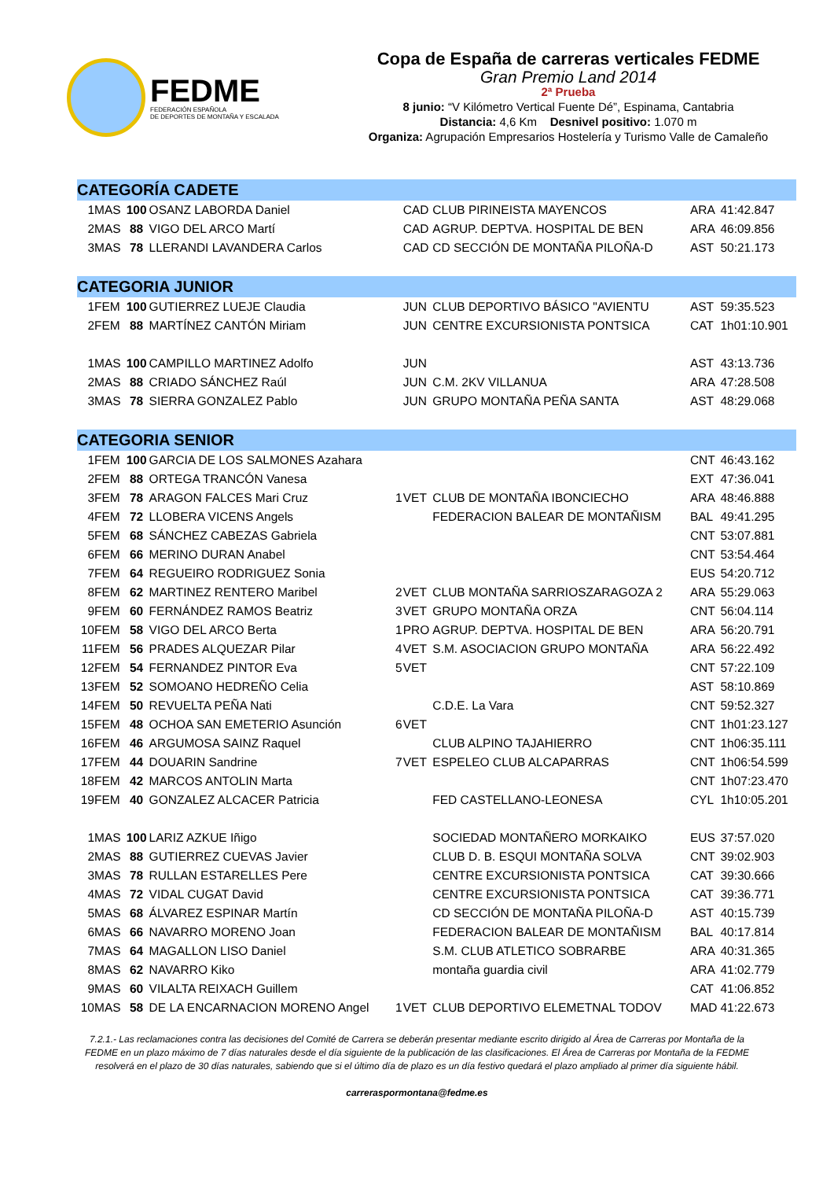FEDME
FEDERACIÓN ESPAÑOLA
DE DEPORTES DE MONTAÑA Y ESCALADA
Copa de España de carreras verticales FEDME
Gran Premio Land 2014
2ª Prueba
8 junio: “V Kilómetro Vertical Fuente Dé”, Espinama, Cantabria
Distancia: 4,6 Km Desnivel positivo: 1.070 m
Organiza: Agrupación Empresarios Hostelería y Turismo Valle de Camaleño
| CATEGORÍA CADETE | | | | | | | | |
| 1 | MAS | 100 | OSANZ LABORDA Daniel | | CAD | CLUB PIRINEISTA MAYENCOS | ARA | 41:42.847 |
| 2 | MAS | 88 | VIGO DEL ARCO Martí | | CAD | AGRUP. DEPTVA. HOSPITAL DE BEN | ARA | 46:09.856 |
| 3 | MAS | 78 | LLERANDI LAVANDERA Carlos | | CAD | CD SECCIÓN DE MONTAÑA PILOÑA-D | AST | 50:21.173 |
| CATEGORIA JUNIOR | | | | | | | | |
| 1 | FEM | 100 | GUTIERREZ LUEJE Claudia | | JUN | CLUB DEPORTIVO BÁSICO "AVIENTU | AST | 59:35.523 |
| 2 | FEM | 88 | MARTÍNEZ CANTÓN Miriam | | JUN | CENTRE EXCURSIONISTA PONTSICA | CAT | 1h01:10.901 |
| 1 | MAS | 100 | CAMPILLO MARTINEZ Adolfo | | JUN | | AST | 43:13.736 |
| 2 | MAS | 88 | CRIADO SÁNCHEZ Raúl | | JUN | C.M. 2KV VILLANUA | ARA | 47:28.508 |
| 3 | MAS | 78 | SIERRA GONZALEZ Pablo | | JUN | GRUPO MONTAÑA PEÑA SANTA | AST | 48:29.068 |
| CATEGORIA SENIOR | | | | | | | | |
| 1 | FEM | 100 | GARCIA DE LOS SALMONES Azahara | | | | CNT | 46:43.162 |
| 2 | FEM | 88 | ORTEGA TRANCÓN Vanesa | | | | EXT | 47:36.041 |
| 3 | FEM | 78 | ARAGON FALCES Mari Cruz | 1 | VET | CLUB DE MONTAÑA IBONCIECHO | ARA | 48:46.888 |
| 4 | FEM | 72 | LLOBERA VICENS Angels | | | FEDERACION BALEAR DE MONTAÑISM | BAL | 49:41.295 |
| 5 | FEM | 68 | SÁNCHEZ CABEZAS Gabriela | | | | CNT | 53:07.881 |
| 6 | FEM | 66 | MERINO DURAN Anabel | | | | CNT | 53:54.464 |
| 7 | FEM | 64 | REGUEIRO RODRIGUEZ Sonia | | | | EUS | 54:20.712 |
| 8 | FEM | 62 | MARTINEZ RENTERO Maribel | 2 | VET | CLUB MONTAÑA SARRIOSZARAGOZA 2 | ARA | 55:29.063 |
| 9 | FEM | 60 | FERNÁNDEZ RAMOS Beatriz | 3 | VET | GRUPO MONTAÑA ORZA | CNT | 56:04.114 |
| 10 | FEM | 58 | VIGO DEL ARCO Berta | 1 | PRO | AGRUP. DEPTVA. HOSPITAL DE BEN | ARA | 56:20.791 |
| 11 | FEM | 56 | PRADES ALQUEZAR Pilar | 4 | VET | S.M. ASOCIACION GRUPO MONTAÑA | ARA | 56:22.492 |
| 12 | FEM | 54 | FERNANDEZ PINTOR Eva | 5 | VET | | CNT | 57:22.109 |
| 13 | FEM | 52 | SOMOANO HEDREÑO Celia | | | | AST | 58:10.869 |
| 14 | FEM | 50 | REVUELTA PEÑA Nati | | | C.D.E. La Vara | CNT | 59:52.327 |
| 15 | FEM | 48 | OCHOA SAN EMETERIO Asunción | 6 | VET | | CNT | 1h01:23.127 |
| 16 | FEM | 46 | ARGUMOSA SAINZ Raquel | | | CLUB ALPINO TAJAHIERRO | CNT | 1h06:35.111 |
| 17 | FEM | 44 | DOUARIN Sandrine | 7 | VET | ESPELEO CLUB ALCAPARRAS | CNT | 1h06:54.599 |
| 18 | FEM | 42 | MARCOS ANTOLIN Marta | | | | CNT | 1h07:23.470 |
| 19 | FEM | 40 | GONZALEZ ALCACER Patricia | | | FED CASTELLANO-LEONESA | CYL | 1h10:05.201 |
| 1 | MAS | 100 | LARIZ AZKUE Iñigo | | | SOCIEDAD MONTAÑERO MORKAIKO | EUS | 37:57.020 |
| 2 | MAS | 88 | GUTIERREZ CUEVAS Javier | | | CLUB D. B. ESQUI MONTAÑA SOLVA | CNT | 39:02.903 |
| 3 | MAS | 78 | RULLAN ESTARELLES Pere | | | CENTRE EXCURSIONISTA PONTSICA | CAT | 39:30.666 |
| 4 | MAS | 72 | VIDAL CUGAT David | | | CENTRE EXCURSIONISTA PONTSICA | CAT | 39:36.771 |
| 5 | MAS | 68 | ÁLVAREZ ESPINAR Martín | | | CD SECCIÓN DE MONTAÑA PILOÑA-D | AST | 40:15.739 |
| 6 | MAS | 66 | NAVARRO MORENO Joan | | | FEDERACION BALEAR DE MONTAÑISM | BAL | 40:17.814 |
| 7 | MAS | 64 | MAGALLON LISO Daniel | | | S.M. CLUB ATLETICO SOBRARBE | ARA | 40:31.365 |
| 8 | MAS | 62 | NAVARRO Kiko | | | montaña guardia civil | ARA | 41:02.779 |
| 9 | MAS | 60 | VILALTA REIXACH Guillem | | | | CAT | 41:06.852 |
| 10 | MAS | 58 | DE LA ENCARNACION MORENO Angel | 1 | VET | CLUB DEPORTIVO ELEMETNAL TODOV | MAD | 41:22.673 |
7.2.1.- Las reclamaciones contra las decisiones del Comité de Carrera se deberán presentar mediante escrito dirigido al Área de Carreras por Montaña de la FEDME en un plazo máximo de 7 días naturales desde el día siguiente de la publicación de las clasificaciones. El Área de Carreras por Montaña de la FEDME resolverá en el plazo de 30 días naturales, sabiendo que si el último día de plazo es un día festivo quedará el plazo ampliado al primer día siguiente hábil.
carreraspormontana@fedme.es